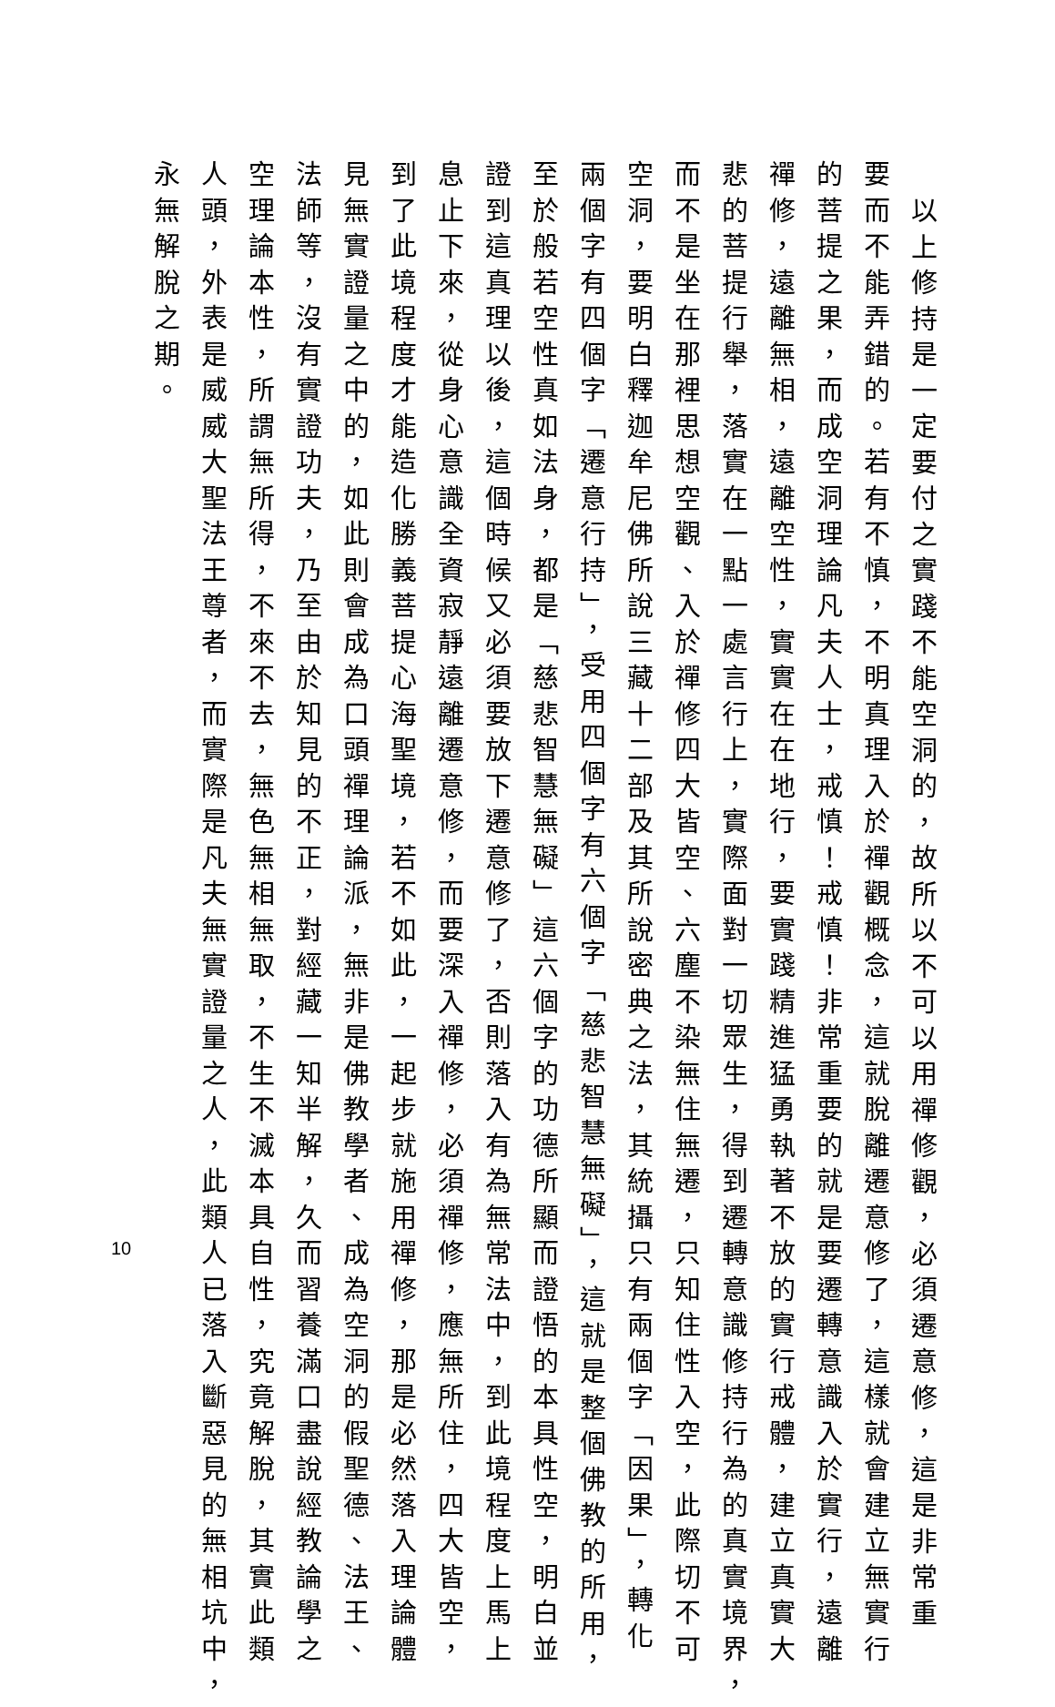以上修持是一定要付之實踐不能空洞的，故所以不可以用禪修觀，必須遷意修，這是非常重
要而不能弄錯的。若有不慎，不明真理入於禪觀概念，這就脫離遷意修了，這樣就會建立無實行
的菩提之果，而成空洞理論凡夫人士，戒慎！戒慎！非常重要的就是要遷轉意識入於實行，遠離
禪修，遠離無相，遠離空性，實實在在地行，要實踐精進猛勇執著不放的實行戒體，建立真實大
悲的菩提行舉，落實在一點一處言行上，實際面對一切眾生，得到遷轉意識修持行為的真實境界，
而不是坐在那裡思想空觀、入於禪修四大皆空、六塵不染無住無遷，只知住性入空，此際切不可
空洞，要明白釋迦牟尼佛所說三藏十二部及其所說密典之法，其統攝只有兩個字「因果」，轉化
兩個字有四個字「遷意行持」，受用四個字有六個字「慈悲智慧無礙」，這就是整個佛教的所用，
至於般若空性真如法身，都是「慈悲智慧無礙」這六個字的功德所顯而證悟的本具性空，明白並
證到這真理以後，這個時候又必須要放下遷意修了，否則落入有為無常法中，到此境程度上馬上
息止下來，從身心意識全資寂靜遠離遷意修，而要深入禪修，必須禪修，應無所住，四大皆空，
到了此境程度才能造化勝義菩提心海聖境，若不如此，一起步就施用禪修，那是必然落入理論體
見無實證量之中的，如此則會成為口頭禪理論派，無非是佛教學者、成為空洞的假聖德、法王、
法師等，沒有實證功夫，乃至由於知見的不正，對經藏一知半解，久而習養滿口盡說經教論學之
空理論本性，所謂無所得，不來不去，無色無相無取，不生不滅本具自性，究竟解脫，其實此類
人頭，外表是威威大聖法王尊者，而實際是凡夫無實證量之人，此類人已落入斷惡見的無相坑中，
永無解脫之期。
10